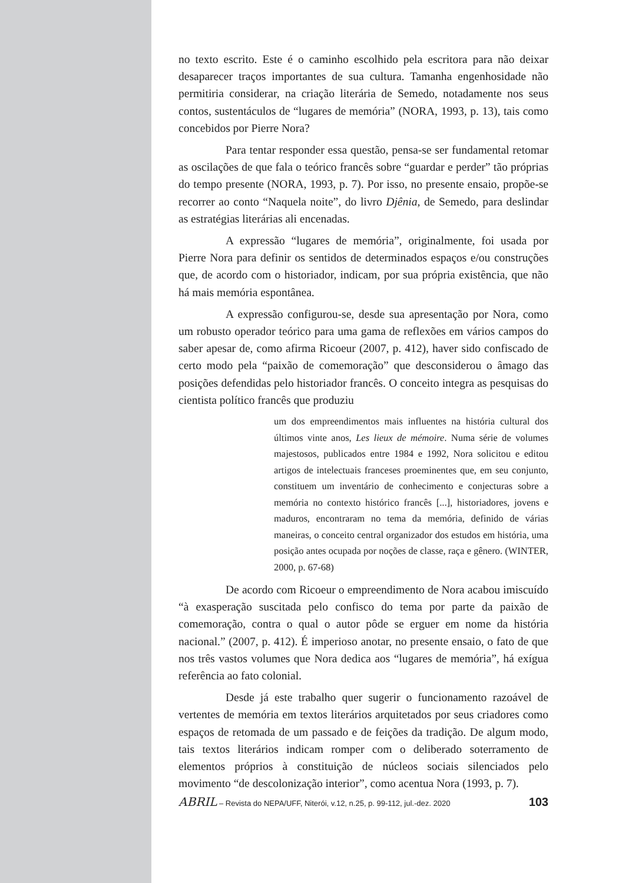no texto escrito. Este é o caminho escolhido pela escritora para não deixar desaparecer traços importantes de sua cultura. Tamanha engenhosidade não permitiria considerar, na criação literária de Semedo, notadamente nos seus contos, sustentáculos de “lugares de memória” (NORA, 1993, p. 13), tais como concebidos por Pierre Nora?
Para tentar responder essa questão, pensa-se ser fundamental retomar as oscilações de que fala o teórico francês sobre “guardar e perder” tão próprias do tempo presente (NORA, 1993, p. 7). Por isso, no presente ensaio, propõe-se recorrer ao conto “Naquela noite”, do livro Djênia, de Semedo, para deslindar as estratégias literárias ali encenadas.
A expressão “lugares de memória”, originalmente, foi usada por Pierre Nora para definir os sentidos de determinados espaços e/ou construções que, de acordo com o historiador, indicam, por sua própria existência, que não há mais memória espontânea.
A expressão configurou-se, desde sua apresentação por Nora, como um robusto operador teórico para uma gama de reflexões em vários campos do saber apesar de, como afirma Ricoeur (2007, p. 412), haver sido confiscado de certo modo pela “paixão de comemoração” que desconsiderou o âmago das posições defendidas pelo historiador francês. O conceito integra as pesquisas do cientista político francês que produziu
um dos empreendimentos mais influentes na história cultural dos últimos vinte anos, Les lieux de mémoire. Numa série de volumes majestosos, publicados entre 1984 e 1992, Nora solicitou e editou artigos de intelectuais franceses proeminentes que, em seu conjunto, constituem um inventário de conhecimento e conjecturas sobre a memória no contexto histórico francês [...], historiadores, jovens e maduros, encontraram no tema da memória, definido de várias maneiras, o conceito central organizador dos estudos em história, uma posição antes ocupada por noções de classe, raça e gênero. (WINTER, 2000, p. 67-68)
De acordo com Ricoeur o empreendimento de Nora acabou imiscuído “à exasperação suscitada pelo confisco do tema por parte da paixão de comemoração, contra o qual o autor pôde se erguer em nome da história nacional.” (2007, p. 412). É imperioso anotar, no presente ensaio, o fato de que nos três vastos volumes que Nora dedica aos “lugares de memória”, há exígua referência ao fato colonial.
Desde já este trabalho quer sugerir o funcionamento razoável de vertentes de memória em textos literários arquitetados por seus criadores como espaços de retomada de um passado e de feições da tradição. De algum modo, tais textos literários indicam romper com o deliberado soterramento de elementos próprios à constituição de núcleos sociais silenciados pelo movimento “de descolonização interior”, como acentua Nora (1993, p. 7).
ABRIL – Revista do NEPA/UFF, Niterói, v.12, n.25, p. 99-112, jul.-dez. 2020 103